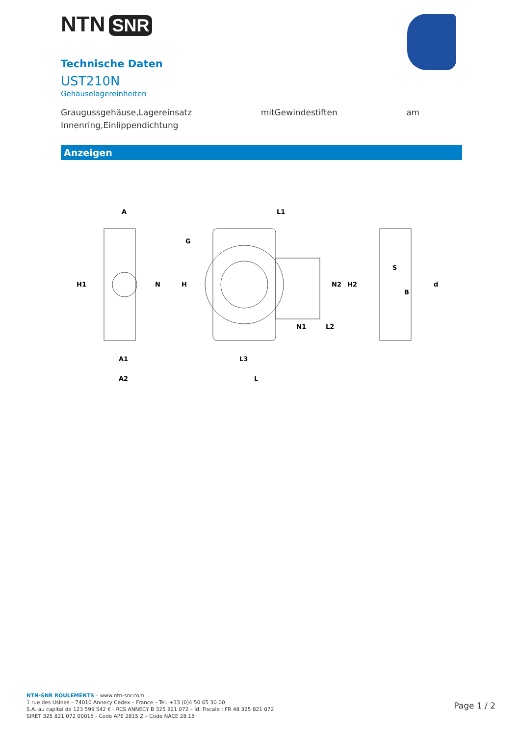NTN SNR
Technische Daten
UST210N
Gehäuselagereinheiten
Graugussgehäuse,Lagereinsatz mitGewindestiften am
Innenring,Einlippendichtung
Anzeigen
A
H1
N
A1
A2
H
G
L1
N2
H2
N1
L2
L3
L
S
B
d
NTN-SNR ROULEMENTS – www.ntn-snr.com
1 rue des Usines – 74010 Annecy Cedex – France – Tel. +33 (0)4 50 65 30 00
S.A. au capital de 123 599 542 € - RCS ANNECY B 325 821 072 – Id. Fiscale : FR 48 325 821 072
SIRET 325 821 072 00015 - Code APE 2815 Z – Code NACE 28.15
Page 1 / 2